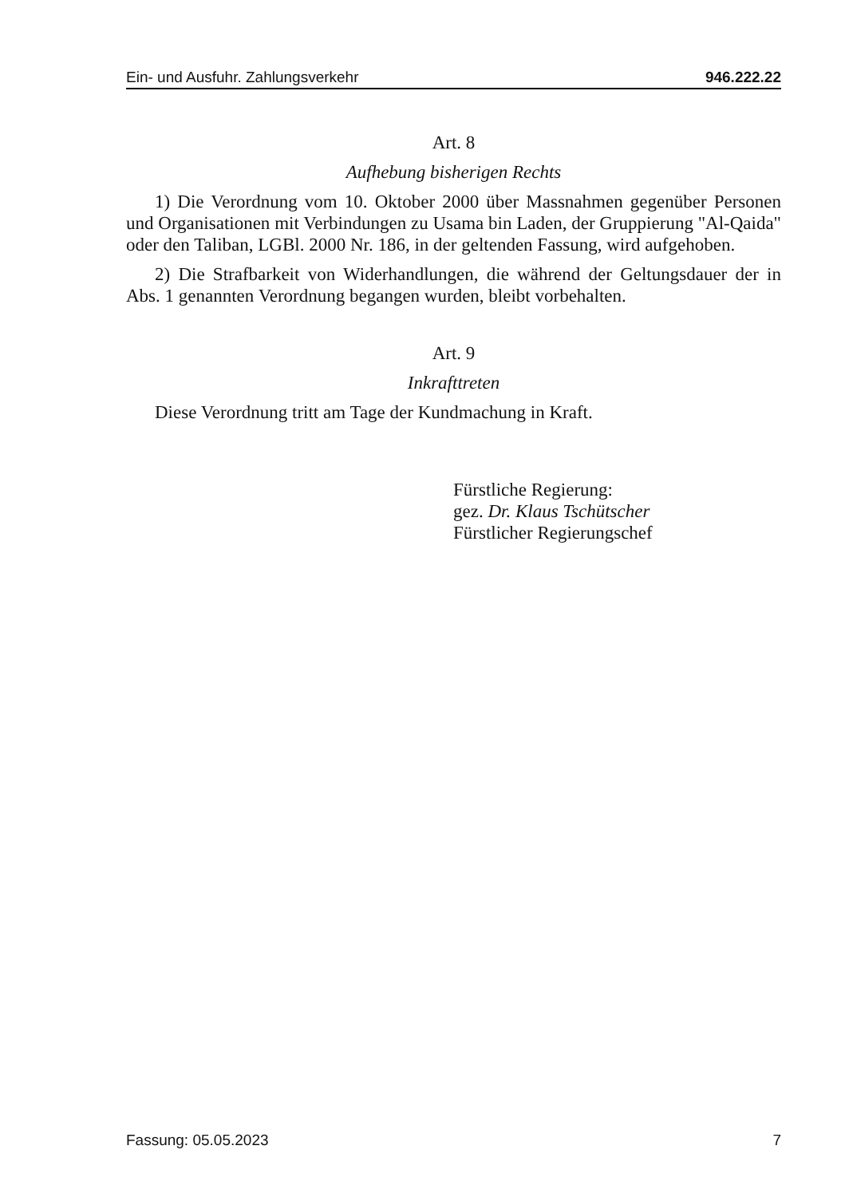Ein- und Ausfuhr. Zahlungsverkehr 946.222.22
Art. 8
Aufhebung bisherigen Rechts
1) Die Verordnung vom 10. Oktober 2000 über Massnahmen gegenüber Personen und Organisationen mit Verbindungen zu Usama bin Laden, der Gruppierung "Al-Qaida" oder den Taliban, LGBl. 2000 Nr. 186, in der geltenden Fassung, wird aufgehoben.
2) Die Strafbarkeit von Widerhandlungen, die während der Geltungsdauer der in Abs. 1 genannten Verordnung begangen wurden, bleibt vorbehalten.
Art. 9
Inkrafttreten
Diese Verordnung tritt am Tage der Kundmachung in Kraft.
Fürstliche Regierung:
gez. Dr. Klaus Tschütscher
Fürstlicher Regierungschef
Fassung: 05.05.2023 7